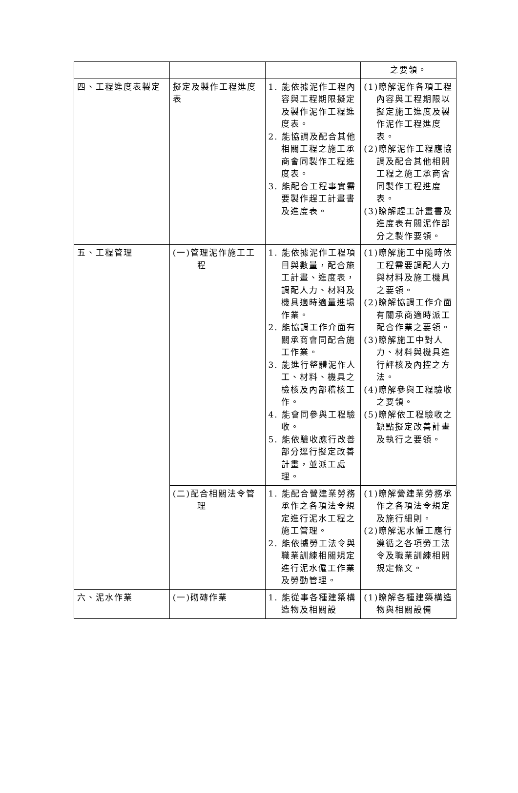| | | | 之要領。 |
| 四、工程進度表製定 | 擬定及製作工程進度表 | 1. 能依據泥作工程內容與工程期限擬定及製作泥作工程進度表。 2. 能協調及配合其他相關工程之施工承商會同製作工程進度表。 3. 能配合工程事實需要製作趕工計畫書及進度表。 | (1)瞭解泥作各項工程內容與工程期限以擬定施工進度及製作泥作工程進度表。 (2)瞭解泥作工程應協調及配合其他相關工程之施工承商會同製作工程進度表。 (3)瞭解趕工計畫書及進度表有關泥作部分之製作要領。 |
| 五、工程管理 | (一)管理泥作施工工程 | 1. 能依據泥作工程項目與數量，配合施工計畫、進度表，調配人力、材料及機具適時適量進場作業。 2. 能協調工作介面有關承商會同配合施工作業。 3. 能進行整體泥作人工、材料、機具之檢核及內部稽核工作。 4. 能會同參與工程驗收。 5. 能依驗收應行改善部分逕行擬定改善計畫，並派工處理。 | (1)瞭解施工中隨時依工程需要調配人力與材料及施工機具之要領。 (2)瞭解協調工作介面有關承商適時派工配合作業之要領。 (3)瞭解施工中對人力、材料與機具進行評核及內控之方法。 (4)瞭解參與工程驗收之要領。 (5)瞭解依工程驗收之缺點擬定改善計畫及執行之要領。 |
| | (二)配合相關法令管理 | 1. 能配合營建業勞務承作之各項法令規定進行泥水工程之施工管理。 2. 能依據勞工法令與職業訓練相關規定進行泥水僱工作業及勞動管理。 | (1)瞭解營建業勞務承作之各項法令規定及施行細則。 (2)瞭解泥水僱工應行遵循之各項勞工法令及職業訓練相關規定條文。 |
| 六、泥水作業 | (一)砌磚作業 | 1. 能從事各種建築構造物及相關設 | (1)瞭解各種建築構造物與相關設備 |